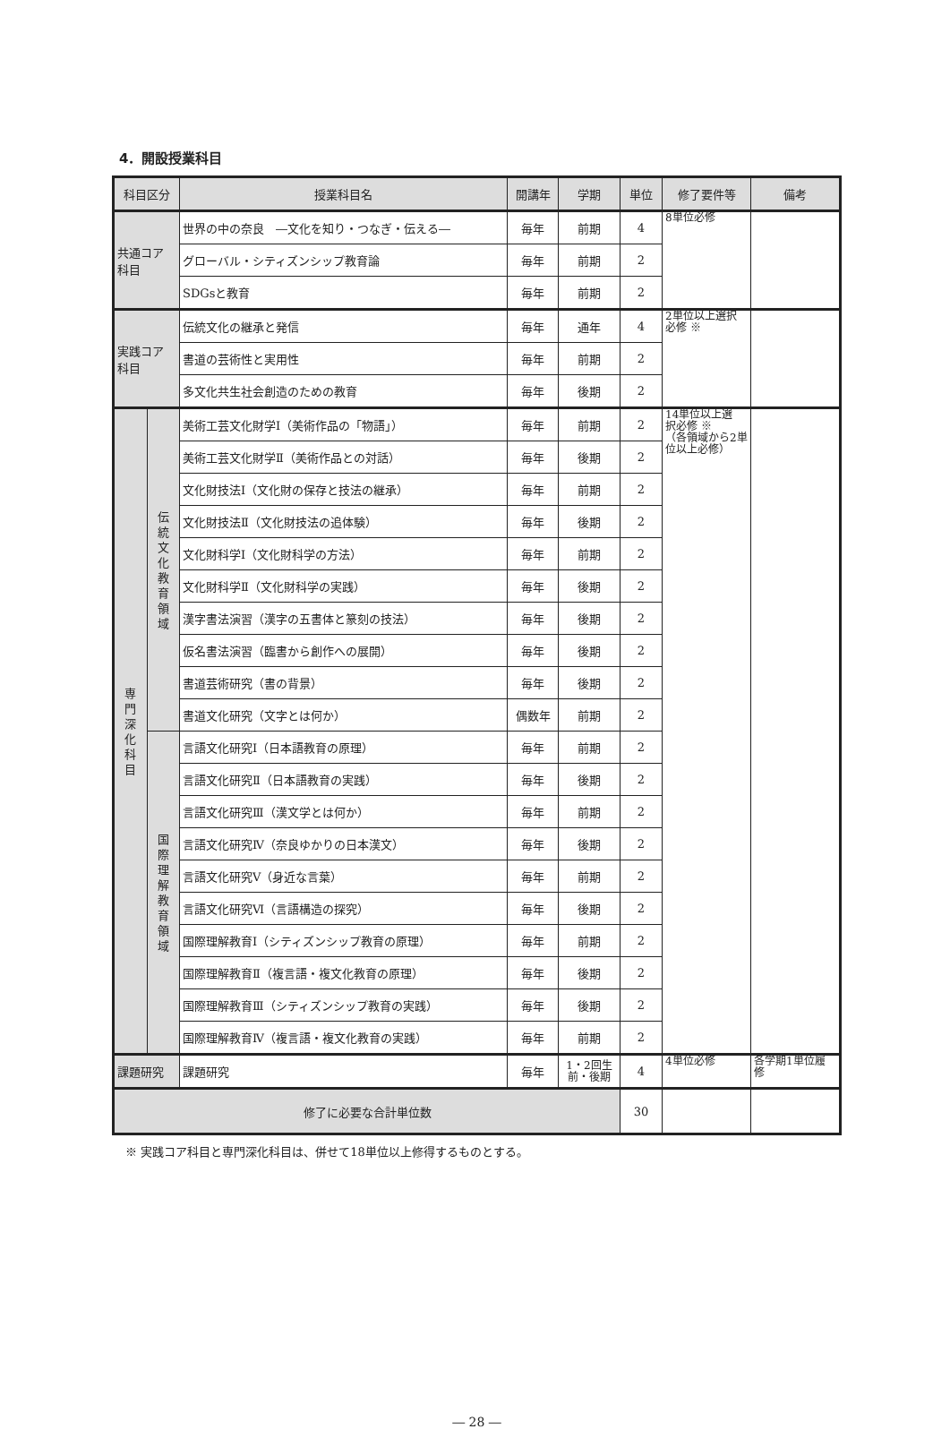4．開設授業科目
| 科目区分 | | 授業科目名 | 開講年 | 学期 | 単位 | 修了要件等 | 備考 |
| --- | --- | --- | --- | --- | --- | --- | --- |
| 共通コア 科目 | | 世界の中の奈良 ―文化を知り・つなぎ・伝える― | 毎年 | 前期 | 4 | 8単位必修 | |
| | | グローバル・シティズンシップ教育論 | 毎年 | 前期 | 2 | | |
| | | SDGsと教育 | 毎年 | 前期 | 2 | | |
| 実践コア 科目 | | 伝統文化の継承と発信 | 毎年 | 通年 | 4 | 2単位以上選択 必修 ※ | |
| | | 書道の芸術性と実用性 | 毎年 | 前期 | 2 | | |
| | | 多文化共生社会創造のための教育 | 毎年 | 後期 | 2 | | |
| 専 門 深 化 科 目 | 伝 統 文 化 教 育 領 域 | 美術工芸文化財学Ⅰ（美術作品の「物語」） | 毎年 | 前期 | 2 | 14単位以上選 択必修 ※ （各領域から2単 位以上必修） | |
| | | 美術工芸文化財学Ⅱ（美術作品との対話） | 毎年 | 後期 | 2 | | |
| | | 文化財技法Ⅰ（文化財の保存と技法の継承） | 毎年 | 前期 | 2 | | |
| | | 文化財技法Ⅱ（文化財技法の追体験） | 毎年 | 後期 | 2 | | |
| | | 文化財科学Ⅰ（文化財科学の方法） | 毎年 | 前期 | 2 | | |
| | | 文化財科学Ⅱ（文化財科学の実践） | 毎年 | 後期 | 2 | | |
| | | 漢字書法演習（漢字の五書体と篆刻の技法） | 毎年 | 後期 | 2 | | |
| | | 仮名書法演習（臨書から創作への展開） | 毎年 | 後期 | 2 | | |
| | | 書道芸術研究（書の背景） | 毎年 | 後期 | 2 | | |
| | | 書道文化研究（文字とは何か） | 偶数年 | 前期 | 2 | | |
| | 国 際 理 解 教 育 領 域 | 言語文化研究Ⅰ（日本語教育の原理） | 毎年 | 前期 | 2 | | |
| | | 言語文化研究Ⅱ（日本語教育の実践） | 毎年 | 後期 | 2 | | |
| | | 言語文化研究Ⅲ（漢文学とは何か） | 毎年 | 前期 | 2 | | |
| | | 言語文化研究Ⅳ（奈良ゆかりの日本漢文） | 毎年 | 後期 | 2 | | |
| | | 言語文化研究Ⅴ（身近な言葉） | 毎年 | 前期 | 2 | | |
| | | 言語文化研究Ⅵ（言語構造の探究） | 毎年 | 後期 | 2 | | |
| | | 国際理解教育Ⅰ（シティズンシップ教育の原理） | 毎年 | 前期 | 2 | | |
| | | 国際理解教育Ⅱ（複言語・複文化教育の原理） | 毎年 | 後期 | 2 | | |
| | | 国際理解教育Ⅲ（シティズンシップ教育の実践） | 毎年 | 後期 | 2 | | |
| | | 国際理解教育Ⅳ（複言語・複文化教育の実践） | 毎年 | 前期 | 2 | | |
| 課題研究 | | 課題研究 | 毎年 | 1・2回生 前・後期 | 4 | 4単位必修 | 各学期1単位履 修 |
| 修了に必要な合計単位数 | | | | | 30 | | |
※ 実践コア科目と専門深化科目は、併せて18単位以上修得するものとする。
― 28 ―